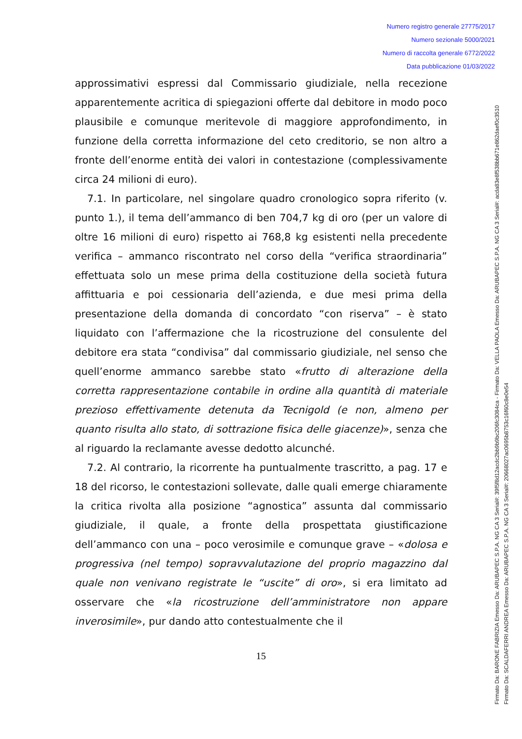Numero registro generale 27775/2017
Numero sezionale 5000/2021
Numero di raccolta generale 6772/2022
Data pubblicazione 01/03/2022
approssimativi espressi dal Commissario giudiziale, nella recezione apparentemente acritica di spiegazioni offerte dal debitore in modo poco plausibile e comunque meritevole di maggiore approfondimento, in funzione della corretta informazione del ceto creditorio, se non altro a fronte dell’enorme entità dei valori in contestazione (complessivamente circa 24 milioni di euro).
7.1. In particolare, nel singolare quadro cronologico sopra riferito (v. punto 1.), il tema dell’ammanco di ben 704,7 kg di oro (per un valore di oltre 16 milioni di euro) rispetto ai 768,8 kg esistenti nella precedente verifica – ammanco riscontrato nel corso della “verifica straordinaria” effettuata solo un mese prima della costituzione della società futura affittuaria e poi cessionaria dell’azienda, e due mesi prima della presentazione della domanda di concordato “con riserva” – è stato liquidato con l’affermazione che la ricostruzione del consulente del debitore era stata “condivisa” dal commissario giudiziale, nel senso che quell’enorme ammanco sarebbe stato «frutto di alterazione della corretta rappresentazione contabile in ordine alla quantità di materiale prezioso effettivamente detenuta da Tecnigold (e non, almeno per quanto risulta allo stato, di sottrazione fisica delle giacenze)», senza che al riguardo la reclamante avesse dedotto alcunché.
7.2. Al contrario, la ricorrente ha puntualmente trascritto, a pag. 17 e 18 del ricorso, le contestazioni sollevate, dalle quali emerge chiaramente la critica rivolta alla posizione “agnostica” assunta dal commissario giudiziale, il quale, a fronte della prospettata giustificazione dell’ammanco con una – poco verosimile e comunque grave – «dolosa e progressiva (nel tempo) sopravvalutazione del proprio magazzino dal quale non venivano registrate le “uscite” di oro», si era limitato ad osservare che «la ricostruzione dell’amministratore non appare inverosimile», pur dando atto contestualmente che il
15
Firmato Da: BARONE FABRIZIA Emesso Da: ARUBAPEC S.P.A. NG CA 3 Serial#: 39f5f8d12acdc2bb9b9bc206fc3084ca - Firmato Da: VELLA PAOLA Emesso Da: ARUBAPEC S.P.A. NG CA 3 Serial#: acda83e8f538bb671e862daef0c3510
Firmato Da: SCALDAFERRI ANDREA Emesso Da: ARUBAPEC S.P.A. NG CA 3 Serial#: 20668027ac0695b8753c16f60c8e0e54